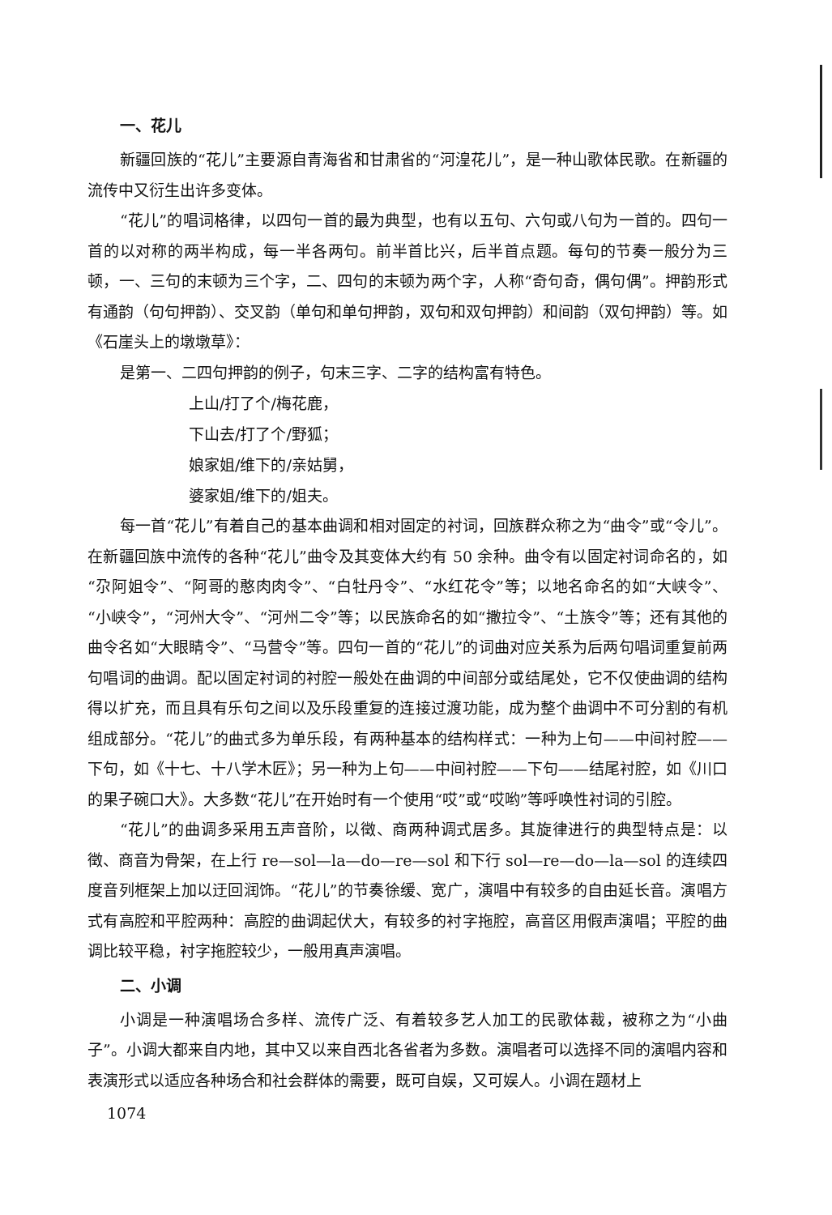一、花儿
新疆回族的“花儿”主要源自青海省和甘肃省的“河湟花儿”，是一种山歌体民歌。在新疆的流传中又衍生出许多变体。
“花儿”的唱词格律，以四句一首的最为典型，也有以五句、六句或八句为一首的。四句一首的以对称的两半构成，每一半各两句。前半首比兴，后半首点题。每句的节奏一般分为三顿，一、三句的末顿为三个字，二、四句的末顿为两个字，人称“奇句奇，偶句偶”。押韵形式有通韵（句句押韵）、交叉韵（单句和单句押韵，双句和双句押韵）和间韵（双句押韵）等。如《石崖头上的墩墩草》：
是第一、二四句押韵的例子，句末三字、二字的结构富有特色。
上山/打了个/梅花鹿，
下山去/打了个/野狐；
娘家姐/维下的/亲姑舅，
婆家姐/维下的/姐夫。
每一首“花儿”有着自己的基本曲调和相对固定的衬词，回族群众称之为“曲令”或“令儿”。在新疆回族中流传的各种“花儿”曲令及其变体大约有 50 余种。曲令有以固定衬词命名的，如“尕阿姐令”、“阿哥的憨肉肉令”、“白牡丹令”、“水红花令”等；以地名命名的如“大峡令”、“小峡令”，“河州大令”、“河州二令”等；以民族命名的如“撒拉令”、“土族令”等；还有其他的曲令名如“大眼睛令”、“马营令”等。四句一首的“花儿”的词曲对应关系为后两句唱词重复前两句唱词的曲调。配以固定衬词的衬腔一般处在曲调的中间部分或结尾处，它不仅使曲调的结构得以扩充，而且具有乐句之间以及乐段重复的连接过渡功能，成为整个曲调中不可分割的有机组成部分。“花儿”的曲式多为单乐段，有两种基本的结构样式：一种为上句——中间衬腔——下句，如《十七、十八学木匠》；另一种为上句——中间衬腔——下句——结尾衬腔，如《川口的果子碗口大》。大多数“花儿”在开始时有一个使用“哎”或“哎哟”等呼唤性衬词的引腔。
“花儿”的曲调多采用五声音阶，以徵、商两种调式居多。其旋律进行的典型特点是：以徵、商音为骨架，在上行 re—sol—la—do—re—sol 和下行 sol—re—do—la—sol 的连续四度音列框架上加以迂回润饰。“花儿”的节奏徐缓、宽广，演唱中有较多的自由延长音。演唱方式有高腔和平腔两种：高腔的曲调起伏大，有较多的衬字拖腔，高音区用假声演唱；平腔的曲调比较平稳，衬字拖腔较少，一般用真声演唱。
二、小调
小调是一种演唱场合多样、流传广泛、有着较多艺人加工的民歌体裁，被称之为“小曲子”。小调大都来自内地，其中又以来自西北各省者为多数。演唱者可以选择不同的演唱内容和表演形式以适应各种场合和社会群体的需要，既可自娱，又可娱人。小调在题材上
1074